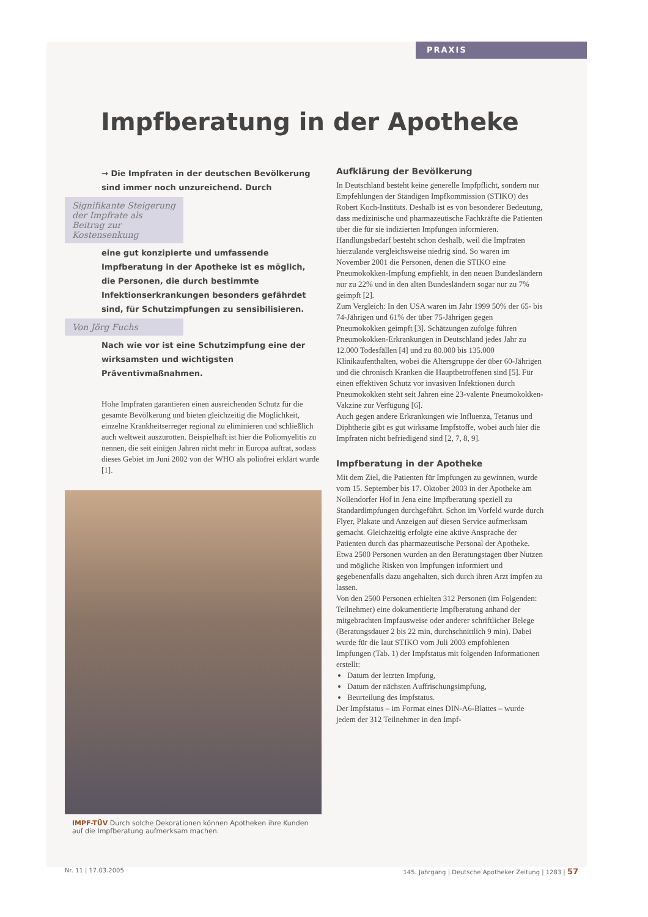PRAXIS
Impfberatung in der Apotheke
→ Die Impfraten in der deutschen Bevölkerung sind immer noch unzureichend. Durch
Signifikante Steigerung der Impfrate als Beitrag zur Kostensenkung
eine gut konzipierte und umfassende Impfberatung in der Apotheke ist es möglich, die Personen, die durch bestimmte Infektionserkrankungen besonders gefährdet sind, für Schutzimpfungen zu sensibilisieren.
Von Jörg Fuchs
Nach wie vor ist eine Schutzimpfung eine der wirksamsten und wichtigsten Präventivmaßnahmen.
Hohe Impfraten garantieren einen ausreichenden Schutz für die gesamte Bevölkerung und bieten gleichzeitig die Möglichkeit, einzelne Krankheitserreger regional zu eliminieren und schließlich auch weltweit auszurotten. Beispielhaft ist hier die Poliomyelitis zu nennen, die seit einigen Jahren nicht mehr in Europa auftrat, sodass dieses Gebiet im Juni 2002 von der WHO als poliofrei erklärt wurde [1].
IMPF-TÜV Durch solche Dekorationen können Apotheken ihre Kunden auf die Impfberatung aufmerksam machen.
Aufklärung der Bevölkerung
In Deutschland besteht keine generelle Impfpflicht, sondern nur Empfehlungen der Ständigen Impfkommission (STIKO) des Robert Koch-Instituts. Deshalb ist es von besonderer Bedeutung, dass medizinische und pharmazeutische Fachkräfte die Patienten über die für sie indizierten Impfungen informieren. Handlungsbedarf besteht schon deshalb, weil die Impfraten hierzulande vergleichsweise niedrig sind. So waren im November 2001 die Personen, denen die STIKO eine Pneumokokken-Impfung empfiehlt, in den neuen Bundesländern nur zu 22% und in den alten Bundesländern sogar nur zu 7% geimpft [2].
Zum Vergleich: In den USA waren im Jahr 1999 50% der 65- bis 74-Jährigen und 61% der über 75-Jährigen gegen Pneumokokken geimpft [3]. Schätzungen zufolge führen Pneumokokken-Erkrankungen in Deutschland jedes Jahr zu 12.000 Todesfällen [4] und zu 80.000 bis 135.000 Klinikaufenthalten, wobei die Altersgruppe der über 60-Jährigen und die chronisch Kranken die Hauptbetroffenen sind [5]. Für einen effektiven Schutz vor invasiven Infektionen durch Pneumokokken steht seit Jahren eine 23-valente Pneumokokken-Vakzine zur Verfügung [6].
Auch gegen andere Erkrankungen wie Influenza, Tetanus und Diphtherie gibt es gut wirksame Impfstoffe, wobei auch hier die Impfraten nicht befriedigend sind [2, 7, 8, 9].
Impfberatung in der Apotheke
Mit dem Ziel, die Patienten für Impfungen zu gewinnen, wurde vom 15. September bis 17. Oktober 2003 in der Apotheke am Nollendorfer Hof in Jena eine Impfberatung speziell zu Standardimpfungen durchgeführt. Schon im Vorfeld wurde durch Flyer, Plakate und Anzeigen auf diesen Service aufmerksam gemacht. Gleichzeitig erfolgte eine aktive Ansprache der Patienten durch das pharmazeutische Personal der Apotheke. Etwa 2500 Personen wurden an den Beratungstagen über Nutzen und mögliche Risken von Impfungen informiert und gegebenenfalls dazu angehalten, sich durch ihren Arzt impfen zu lassen.
Von den 2500 Personen erhielten 312 Personen (im Folgenden: Teilnehmer) eine dokumentierte Impfberatung anhand der mitgebrachten Impfausweise oder anderer schriftlicher Belege (Beratungsdauer 2 bis 22 min, durchschnittlich 9 min). Dabei wurde für die laut STIKO vom Juli 2003 empfohlenen Impfungen (Tab. 1) der Impfstatus mit folgenden Informationen erstellt:
Datum der letzten Impfung,
Datum der nächsten Auffrischungsimpfung,
Beurteilung des Impfstatus.
Der Impfstatus – im Format eines DIN-A6-Blattes – wurde jedem der 312 Teilnehmer in den Impf-
Nr. 11 | 17.03.2005 145. Jahrgang | Deutsche Apotheker Zeitung | 1283 | 57